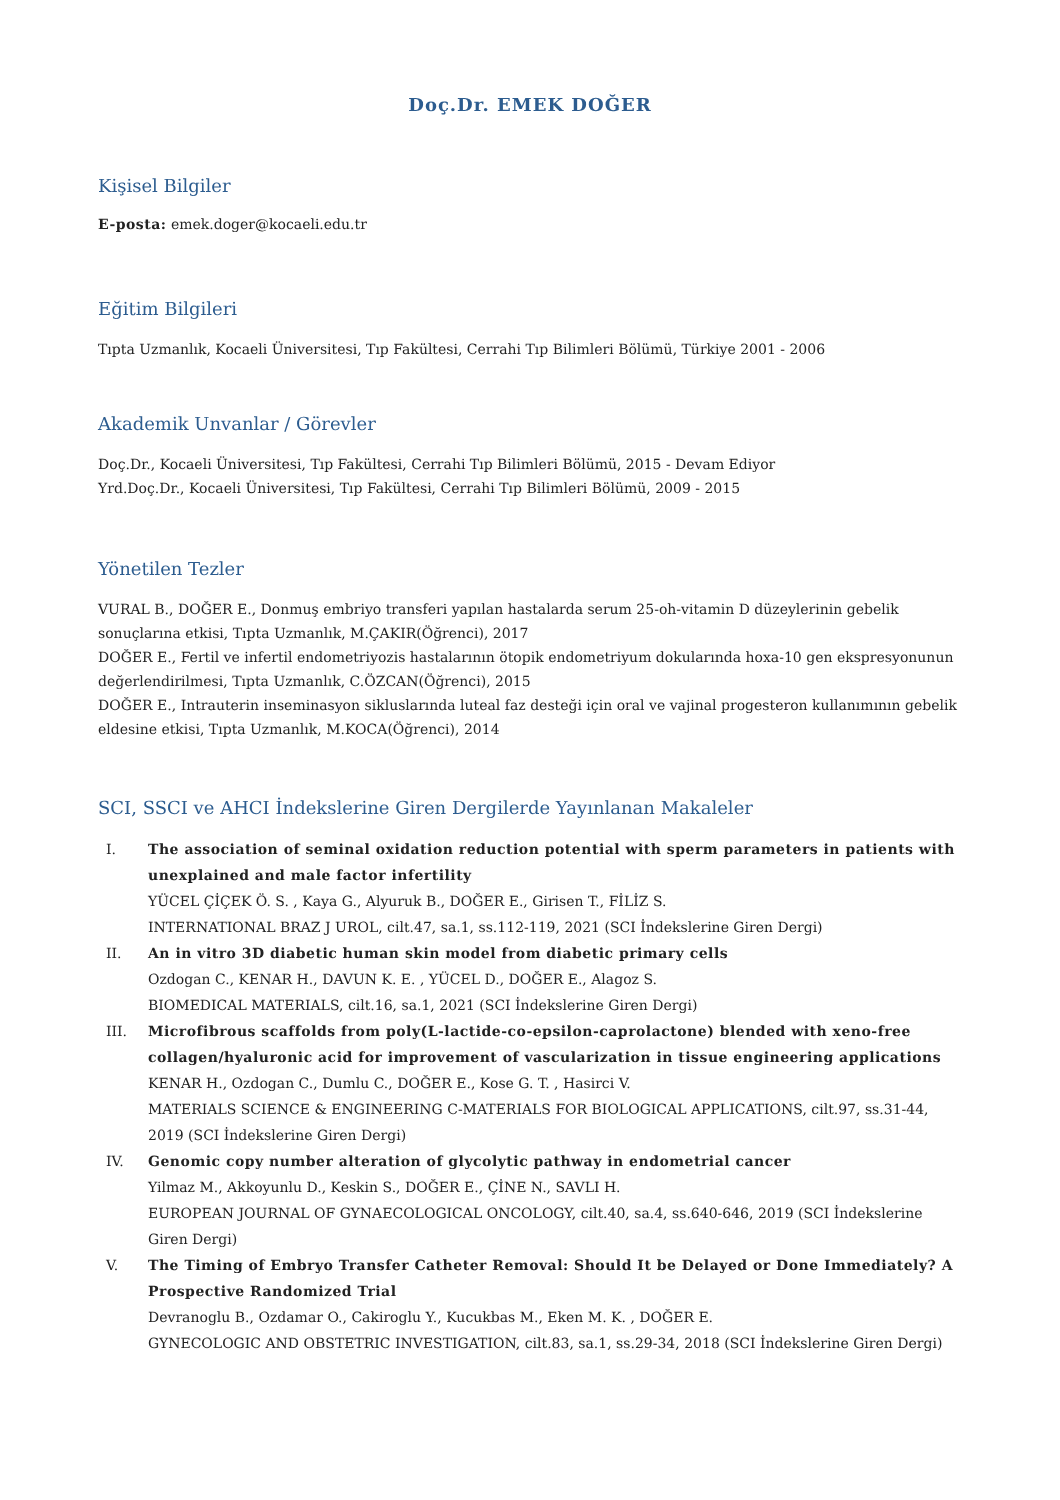Doç.Dr. EMEK DOĞER
Kişisel Bilgiler
E-posta: emek.doger@kocaeli.edu.tr
Eğitim Bilgileri
Tıpta Uzmanlık, Kocaeli Üniversitesi, Tıp Fakültesi, Cerrahi Tıp Bilimleri Bölümü, Türkiye 2001 - 2006
Akademik Unvanlar / Görevler
Doç.Dr., Kocaeli Üniversitesi, Tıp Fakültesi, Cerrahi Tıp Bilimleri Bölümü, 2015 - Devam Ediyor
Yrd.Doç.Dr., Kocaeli Üniversitesi, Tıp Fakültesi, Cerrahi Tıp Bilimleri Bölümü, 2009 - 2015
Yönetilen Tezler
VURAL B., DOĞER E., Donmuş embriyo transferi yapılan hastalarda serum 25-oh-vitamin D düzeylerinin gebelik sonuçlarına etkisi, Tıpta Uzmanlık, M.ÇAKIR(Öğrenci), 2017
DOĞER E., Fertil ve infertil endometriyozis hastalarının ötopik endometriyum dokularında hoxa-10 gen ekspresyonunun değerlendirilmesi, Tıpta Uzmanlık, C.ÖZCAN(Öğrenci), 2015
DOĞER E., Intrauterin inseminasyon sikluslarında luteal faz desteği için oral ve vajinal progesteron kullanımının gebelik eldesine etkisi, Tıpta Uzmanlık, M.KOCA(Öğrenci), 2014
SCI, SSCI ve AHCI İndekslerine Giren Dergilerde Yayınlanan Makaleler
I. The association of seminal oxidation reduction potential with sperm parameters in patients with unexplained and male factor infertility
YÜCEL ÇİÇEK Ö. S. , Kaya G., Alyuruk B., DOĞER E., Girisen T., FİLİZ S.
INTERNATIONAL BRAZ J UROL, cilt.47, sa.1, ss.112-119, 2021 (SCI İndekslerine Giren Dergi)
II. An in vitro 3D diabetic human skin model from diabetic primary cells
Ozdogan C., KENAR H., DAVUN K. E. , YÜCEL D., DOĞER E., Alagoz S.
BIOMEDICAL MATERIALS, cilt.16, sa.1, 2021 (SCI İndekslerine Giren Dergi)
III. Microfibrous scaffolds from poly(L-lactide-co-epsilon-caprolactone) blended with xeno-free collagen/hyaluronic acid for improvement of vascularization in tissue engineering applications
KENAR H., Ozdogan C., Dumlu C., DOĞER E., Kose G. T. , Hasirci V.
MATERIALS SCIENCE & ENGINEERING C-MATERIALS FOR BIOLOGICAL APPLICATIONS, cilt.97, ss.31-44, 2019 (SCI İndekslerine Giren Dergi)
IV. Genomic copy number alteration of glycolytic pathway in endometrial cancer
Yilmaz M., Akkoyunlu D., Keskin S., DOĞER E., ÇİNE N., SAVLI H.
EUROPEAN JOURNAL OF GYNAECOLOGICAL ONCOLOGY, cilt.40, sa.4, ss.640-646, 2019 (SCI İndekslerine Giren Dergi)
V. The Timing of Embryo Transfer Catheter Removal: Should It be Delayed or Done Immediately? A Prospective Randomized Trial
Devranoglu B., Ozdamar O., Cakiroglu Y., Kucukbas M., Eken M. K. , DOĞER E.
GYNECOLOGIC AND OBSTETRIC INVESTIGATION, cilt.83, sa.1, ss.29-34, 2018 (SCI İndekslerine Giren Dergi)